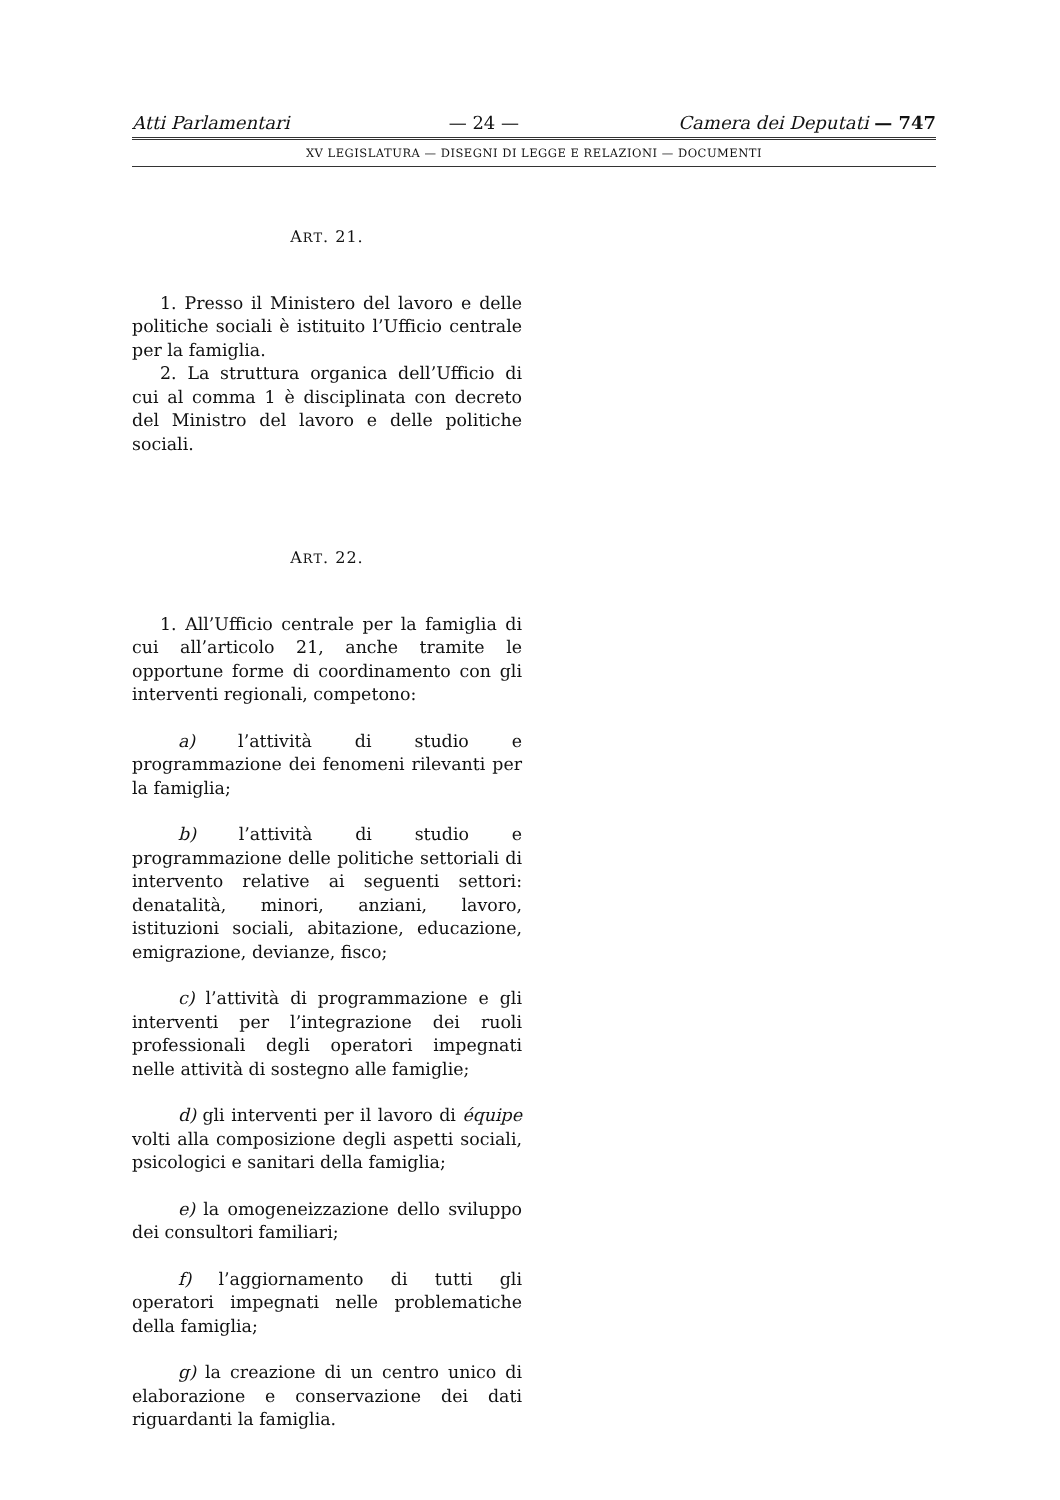Atti Parlamentari — 24 — Camera dei Deputati — 747
XV LEGISLATURA — DISEGNI DI LEGGE E RELAZIONI — DOCUMENTI
ART. 21.
1. Presso il Ministero del lavoro e delle politiche sociali è istituito l’Ufficio centrale per la famiglia.
2. La struttura organica dell’Ufficio di cui al comma 1 è disciplinata con decreto del Ministro del lavoro e delle politiche sociali.
ART. 22.
1. All’Ufficio centrale per la famiglia di cui all’articolo 21, anche tramite le opportune forme di coordinamento con gli interventi regionali, competono:
a) l’attività di studio e programmazione dei fenomeni rilevanti per la famiglia;
b) l’attività di studio e programmazione delle politiche settoriali di intervento relative ai seguenti settori: denatalità, minori, anziani, lavoro, istituzioni sociali, abitazione, educazione, emigrazione, devianze, fisco;
c) l’attività di programmazione e gli interventi per l’integrazione dei ruoli professionali degli operatori impegnati nelle attività di sostegno alle famiglie;
d) gli interventi per il lavoro di équipe volti alla composizione degli aspetti sociali, psicologici e sanitari della famiglia;
e) la omogeneizzazione dello sviluppo dei consultori familiari;
f) l’aggiornamento di tutti gli operatori impegnati nelle problematiche della famiglia;
g) la creazione di un centro unico di elaborazione e conservazione dei dati riguardanti la famiglia.